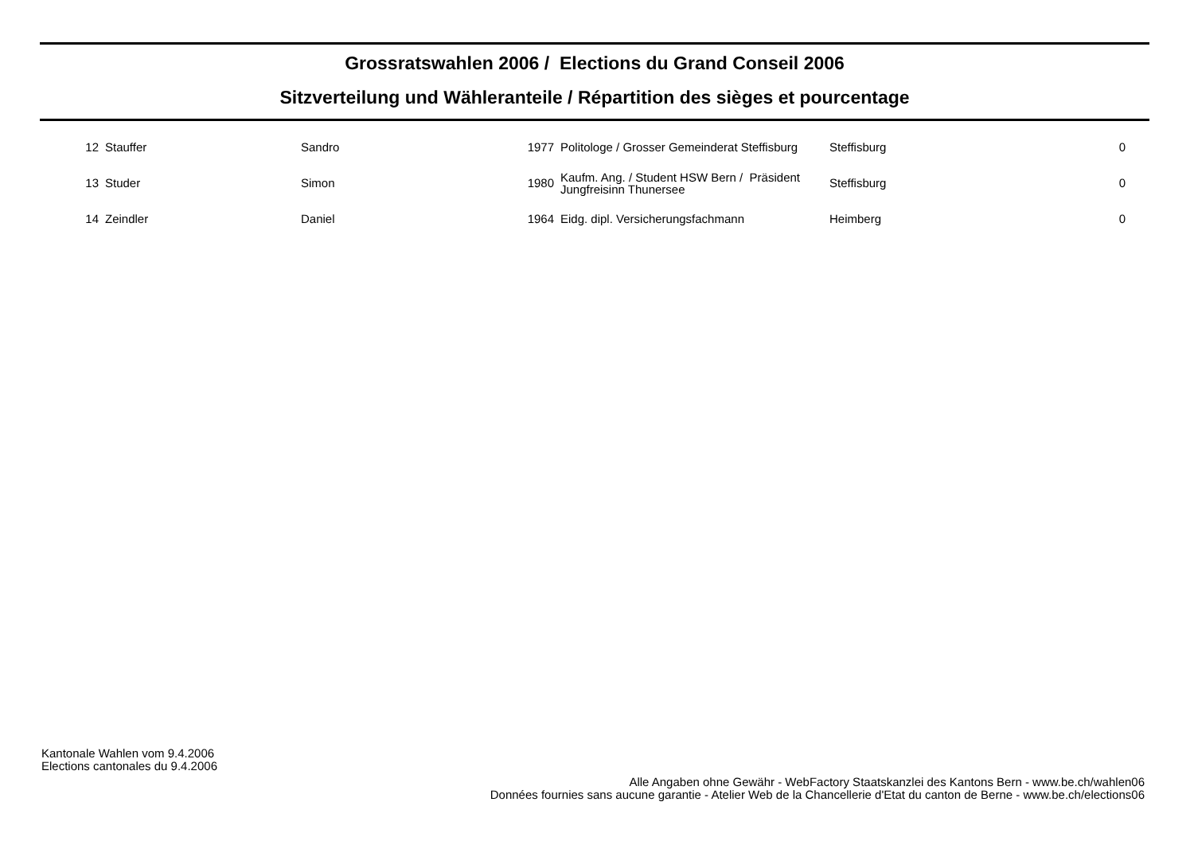Grossratswahlen 2006 / Elections du Grand Conseil 2006
Sitzverteilung und Wähleranteile / Répartition des sièges et pourcentage
| 12 | Stauffer | Sandro | 1977 | Politologe / Grosser Gemeinderat Steffisburg | Steffisburg | 0 |
| 13 | Studer | Simon | 1980 | Kaufm. Ang. / Student HSW Bern / Präsident Jungfreisinn Thunersee | Steffisburg | 0 |
| 14 | Zeindler | Daniel | 1964 | Eidg. dipl. Versicherungsfachmann | Heimberg | 0 |
Kantonale Wahlen vom 9.4.2006
Elections cantonales du 9.4.2006
Alle Angaben ohne Gewähr - WebFactory Staatskanzlei des Kantons Bern - www.be.ch/wahlen06
Données fournies sans aucune garantie - Atelier Web de la Chancellerie d'Etat du canton de Berne - www.be.ch/elections06